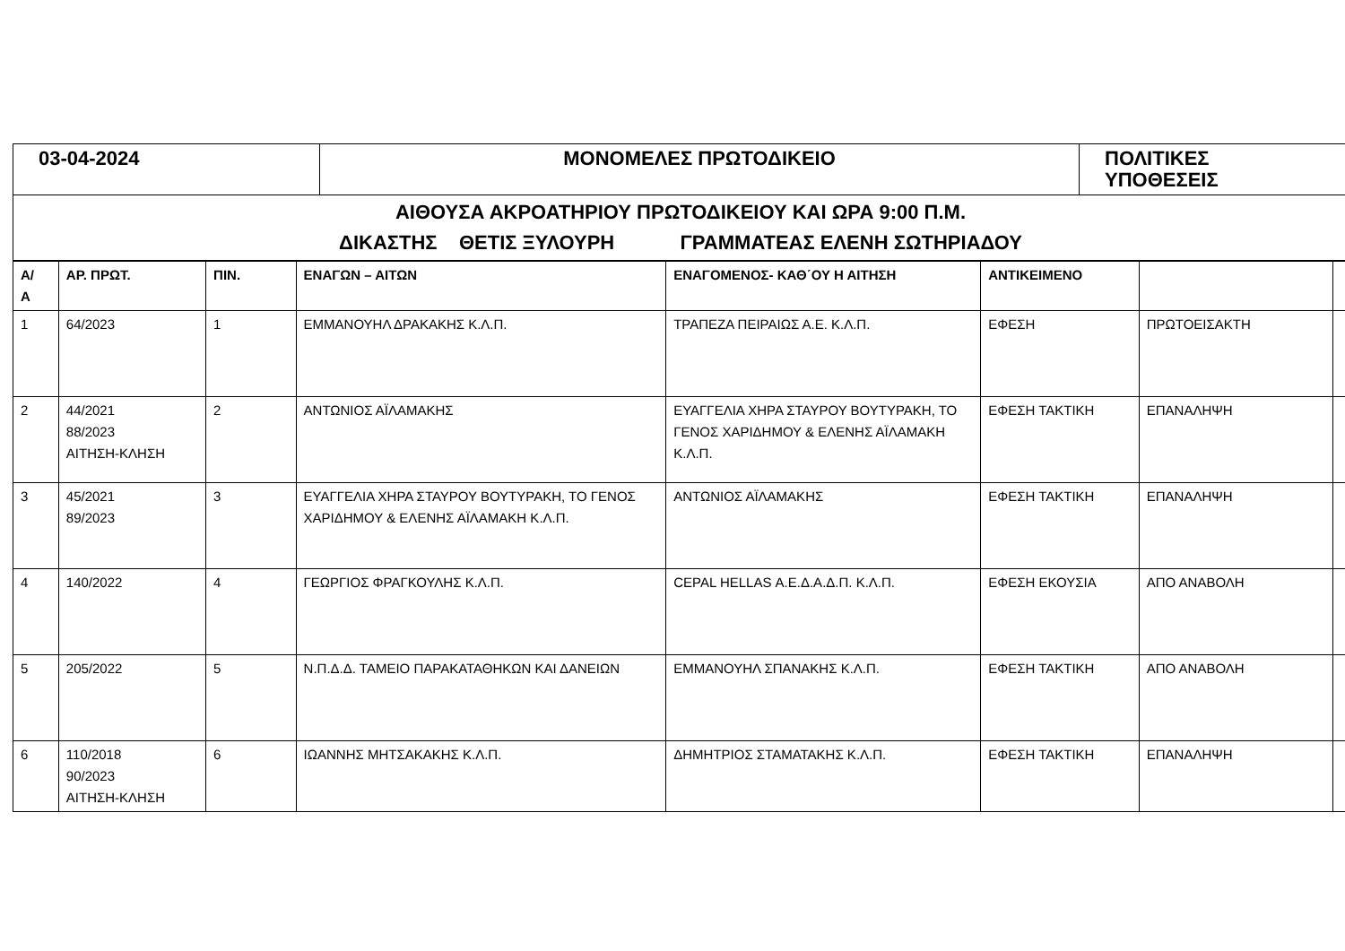| 03-04-2024 | ΜΟΝΟΜΕΛΕΣ ΠΡΩΤΟΔΙΚΕΙΟ | ΠΟΛΙΤΙΚΕΣ ΥΠΟΘΕΣΕΙΣ |
| ΑΙΘΟΥΣΑ ΑΚΡΟΑΤΗΡΙΟΥ ΠΡΩΤΟΔΙΚΕΙΟΥ ΚΑΙ ΩΡΑ 9:00 Π.Μ. ΔΙΚΑΣΤΗΣ ΘΕΤΙΣ ΞΥΛΟΥΡΗ ΓΡΑΜΜΑΤΕΑΣ ΕΛΕΝΗ ΣΩΤΗΡΙΑΔΟΥ |
| Α/ Α | ΑΡ. ΠΡΩΤ. | ΠΙΝ. | ΕΝΑΓΩΝ – ΑΙΤΩΝ | ΕΝΑΓΟΜΕΝΟΣ- ΚΑΘ΄ΟΥ Η ΑΙΤΗΣΗ | ΑΝΤΙΚΕΙΜΕΝΟ | | |
| --- | --- | --- | --- | --- | --- | --- | --- |
| 1 | 64/2023 | 1 | ΕΜΜΑΝΟΥΗΛ ΔΡΑΚΑΚΗΣ Κ.Λ.Π. | ΤΡΑΠΕΖΑ ΠΕΙΡΑΙΩΣ Α.Ε. Κ.Λ.Π. | ΕΦΕΣΗ | ΠΡΩΤΟΕΙΣΑΚΤΗ | |
| 2 | 44/2021 88/2023 ΑΙΤΗΣΗ-ΚΛΗΣΗ | 2 | ΑΝΤΩΝΙΟΣ ΑΪΛΑΜΑΚΗΣ | ΕΥΑΓΓΕΛΙΑ ΧΗΡΑ ΣΤΑΥΡΟΥ ΒΟΥΤΥΡΑΚΗ, ΤΟ ΓΕΝΟΣ ΧΑΡΙΔΗΜΟΥ & ΕΛΕΝΗΣ ΑΪΛΑΜΑΚΗ Κ.Λ.Π. | ΕΦΕΣΗ ΤΑΚΤΙΚΗ | ΕΠΑΝΑΛΗΨΗ | |
| 3 | 45/2021 89/2023 | 3 | ΕΥΑΓΓΕΛΙΑ ΧΗΡΑ ΣΤΑΥΡΟΥ ΒΟΥΤΥΡΑΚΗ, ΤΟ ΓΕΝΟΣ ΧΑΡΙΔΗΜΟΥ & ΕΛΕΝΗΣ ΑΪΛΑΜΑΚΗ Κ.Λ.Π. | ΑΝΤΩΝΙΟΣ ΑΪΛΑΜΑΚΗΣ | ΕΦΕΣΗ ΤΑΚΤΙΚΗ | ΕΠΑΝΑΛΗΨΗ | |
| 4 | 140/2022 | 4 | ΓΕΩΡΓΙΟΣ ΦΡΑΓΚΟΥΛΗΣ Κ.Λ.Π. | CEPAL HELLAS Α.Ε.Δ.Α.Δ.Π. Κ.Λ.Π. | ΕΦΕΣΗ ΕΚΟΥΣΙΑ | ΑΠΟ ΑΝΑΒΟΛΗ | |
| 5 | 205/2022 | 5 | Ν.Π.Δ.Δ. ΤΑΜΕΙΟ ΠΑΡΑΚΑΤΑΘΗΚΩΝ ΚΑΙ ΔΑΝΕΙΩΝ | ΕΜΜΑΝΟΥΗΛ ΣΠΑΝΑΚΗΣ Κ.Λ.Π. | ΕΦΕΣΗ ΤΑΚΤΙΚΗ | ΑΠΟ ΑΝΑΒΟΛΗ | |
| 6 | 110/2018 90/2023 ΑΙΤΗΣΗ-ΚΛΗΣΗ | 6 | ΙΩΑΝΝΗΣ ΜΗΤΣΑΚΑΚΗΣ Κ.Λ.Π. | ΔΗΜΗΤΡΙΟΣ ΣΤΑΜΑΤΑΚΗΣ Κ.Λ.Π. | ΕΦΕΣΗ ΤΑΚΤΙΚΗ | ΕΠΑΝΑΛΗΨΗ | |